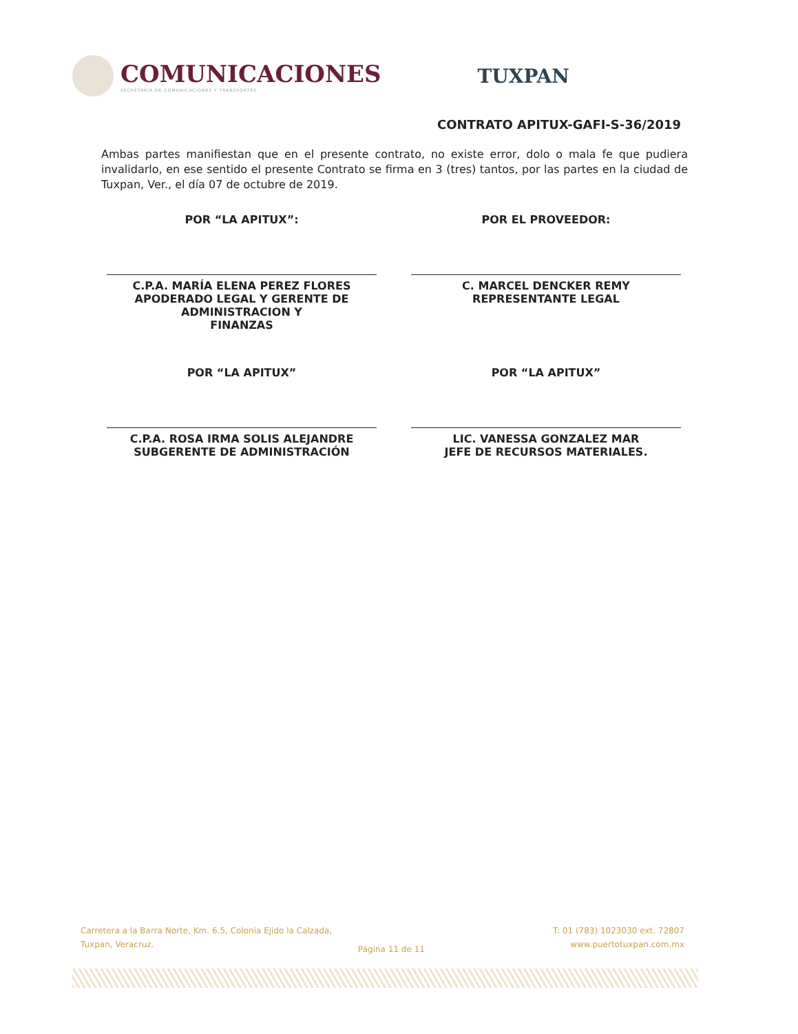COMUNICACIONES
SECRETARÍA DE COMUNICACIONES Y TRANSPORTES
TUXPAN
CONTRATO APITUX-GAFI-S-36/2019
Ambas partes manifiestan que en el presente contrato, no existe error, dolo o mala fe que pudiera invalidarlo, en ese sentido el presente Contrato se firma en 3 (tres) tantos, por las partes en la ciudad de Tuxpan, Ver., el día 07 de octubre de 2019.
POR “LA APITUX”:
C.P.A. MARÍA ELENA PEREZ FLORES
APODERADO LEGAL Y GERENTE DE
ADMINISTRACION Y
FINANZAS
POR EL PROVEEDOR:
C. MARCEL DENCKER REMY
REPRESENTANTE LEGAL
POR “LA APITUX”
C.P.A. ROSA IRMA SOLIS ALEJANDRE
SUBGERENTE DE ADMINISTRACIÓN
POR “LA APITUX”
LIC. VANESSA GONZALEZ MAR
JEFE DE RECURSOS MATERIALES.
Carretera a la Barra Norte, Km. 6.5, Colonia Ejido la Calzada,
Tuxpan, Veracruz.
T: 01 (783) 1023030 ext. 72807
www.puertotuxpan.com.mx
Página 11 de 11